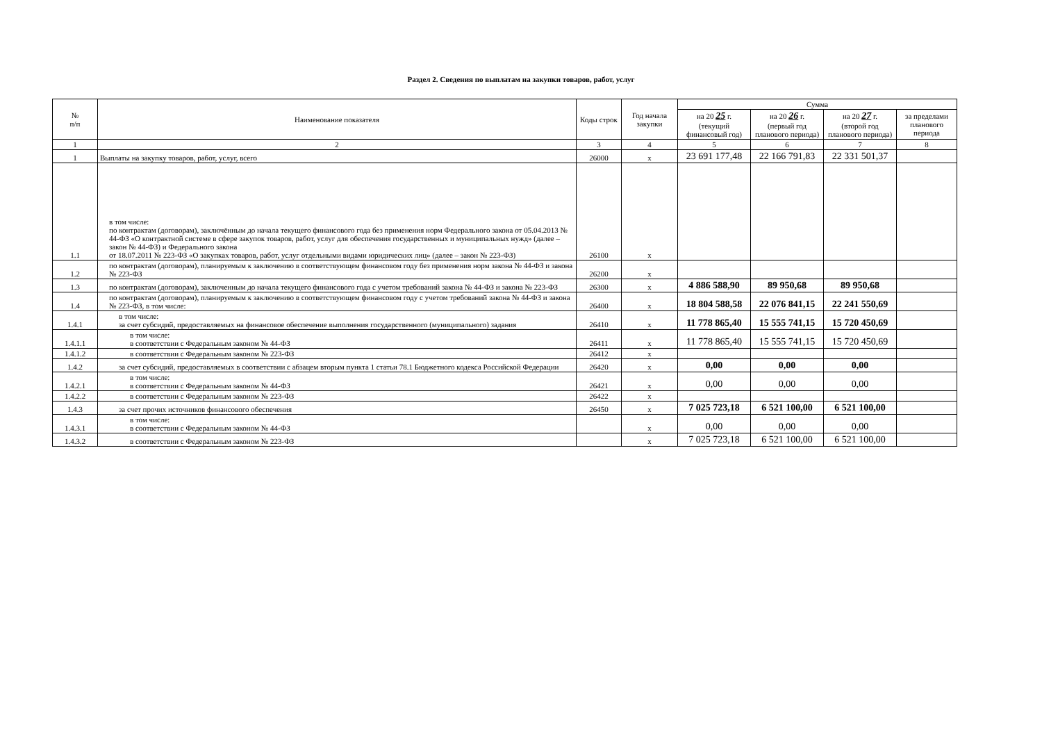Раздел 2. Сведения по выплатам на закупки товаров, работ, услуг
| № п/п | Наименование показателя | Коды строк | Год начала закупки | Сумма | | | |
| --- | --- | --- | --- | --- | --- | --- | --- |
| | | | | на 20 25 г. (текущий финансовый год) | на 20 26 г. (первый год планового периода) | на 20 27 г. (второй год планового периода) | за пределами планового периода |
| 1 | 2 | 3 | 4 | 5 | 6 | 7 | 8 |
| 1 | Выплаты на закупку товаров, работ, услуг, всего | 26000 | x | 23 691 177,48 | 22 166 791,83 | 22 331 501,37 | |
| 1.1 | в том числе: по контрактам (договорам), заключённым до начала текущего финансового года без применения норм Федерального закона от 05.04.2013 № 44-ФЗ «О контрактной системе в сфере закупок товаров, работ, услуг для обеспечения государственных и муниципальных нужд» (далее – закон № 44-ФЗ) и Федерального закона от 18.07.2011 № 223-ФЗ «О закупках товаров, работ, услуг отдельными видами юридических лиц» (далее – закон № 223-ФЗ) | 26100 | x | | | | |
| 1.2 | по контрактам (договорам), планируемым к заключению в соответствующем финансовом году без применения норм закона № 44-ФЗ и закона № 223-ФЗ | 26200 | x | | | | |
| 1.3 | по контрактам (договорам), заключенным до начала текущего финансового года с учетом требований закона № 44-ФЗ и закона № 223-ФЗ | 26300 | x | 4 886 588,90 | 89 950,68 | 89 950,68 | |
| 1.4 | по контрактам (договорам), планируемым к заключению в соответствующем финансовом году с учетом требований закона № 44-ФЗ и закона № 223-ФЗ, в том числе: | 26400 | x | 18 804 588,58 | 22 076 841,15 | 22 241 550,69 | |
| 1.4.1 | в том числе: за счет субсидий, предоставляемых на финансовое обеспечение выполнения государственного (муниципального) задания | 26410 | x | 11 778 865,40 | 15 555 741,15 | 15 720 450,69 | |
| 1.4.1.1 | в том числе: в соответствии с Федеральным законом № 44-ФЗ | 26411 | x | 11 778 865,40 | 15 555 741,15 | 15 720 450,69 | |
| 1.4.1.2 | в соответствии с Федеральным законом № 223-ФЗ | 26412 | x | | | | |
| 1.4.2 | за счет субсидий, предоставляемых в соответствии с абзацем вторым пункта 1 статьи 78.1 Бюджетного кодекса Российской Федерации | 26420 | x | 0,00 | 0,00 | 0,00 | |
| 1.4.2.1 | в том числе: в соответствии с Федеральным законом № 44-ФЗ | 26421 | x | 0,00 | 0,00 | 0,00 | |
| 1.4.2.2 | в соответствии с Федеральным законом № 223-ФЗ | 26422 | x | | | | |
| 1.4.3 | за счет прочих источников финансового обеспечения | 26450 | x | 7 025 723,18 | 6 521 100,00 | 6 521 100,00 | |
| 1.4.3.1 | в том числе: в соответствии с Федеральным законом № 44-ФЗ | | x | 0,00 | 0,00 | 0,00 | |
| 1.4.3.2 | в соответствии с Федеральным законом № 223-ФЗ | | x | 7 025 723,18 | 6 521 100,00 | 6 521 100,00 | |